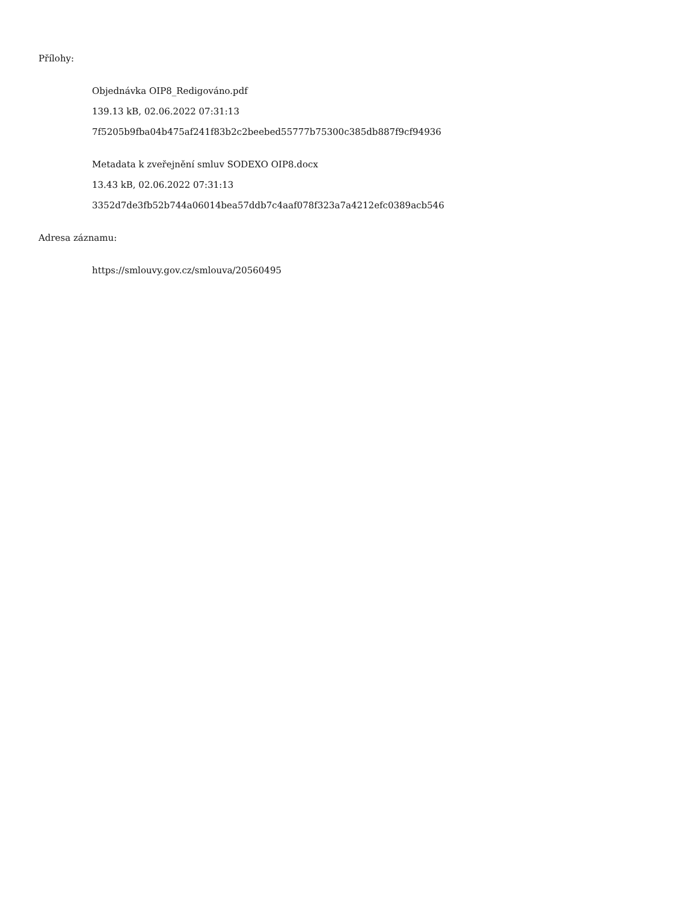Přílohy:
Objednávka OIP8_Redigováno.pdf
139.13 kB, 02.06.2022 07:31:13
7f5205b9fba04b475af241f83b2c2beebed55777b75300c385db887f9cf94936
Metadata k zveřejnění smluv SODEXO OIP8.docx
13.43 kB, 02.06.2022 07:31:13
3352d7de3fb52b744a06014bea57ddb7c4aaf078f323a7a4212efc0389acb546
Adresa záznamu:
https://smlouvy.gov.cz/smlouva/20560495